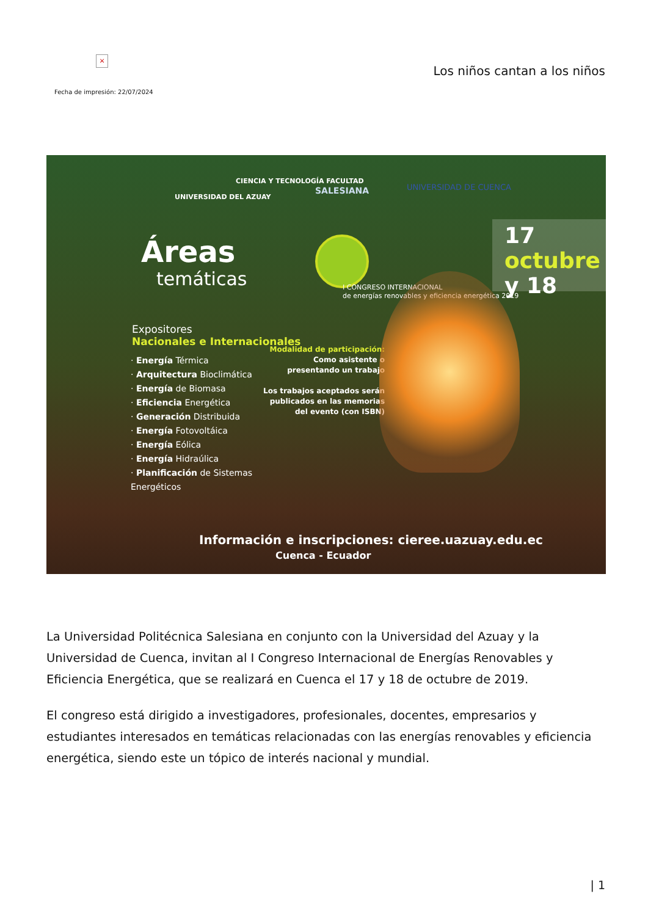×
Los niños cantan a los niños
Fecha de impresión: 22/07/2024
UNIVERSIDAD DEL AZUAY
CIENCIA Y TECNOLOGÍA FACULTAD
SALESIANA UNIVERSIDAD DE CUENCA
Áreas
temáticas
17 octubre y 18
I CONGRESO INTERNACIONAL
de energías renovables y eficiencia energética 2019
Expositores
Nacionales e Internacionales
· Energía Térmica
· Arquitectura Bioclimática
· Energía de Biomasa
· Eficiencia Energética
· Generación Distribuida
· Energía Fotovoltáica
· Energía Eólica
· Energía Hidraúlica
· Planificación de Sistemas
Energéticos
Modalidad de participación:
Como asistente o
presentando un trabajo
Los trabajos aceptados serán
publicados en las memorias
del evento (con ISBN)
Información e inscripciones: cieree.uazuay.edu.ec
Cuenca - Ecuador
La Universidad Politécnica Salesiana en conjunto con la Universidad del Azuay y la Universidad de Cuenca, invitan al I Congreso Internacional de Energías Renovables y Eficiencia Energética, que se realizará en Cuenca el 17 y 18 de octubre de 2019.
El congreso está dirigido a investigadores, profesionales, docentes, empresarios y estudiantes interesados en temáticas relacionadas con las energías renovables y eficiencia energética, siendo este un tópico de interés nacional y mundial.
| 1